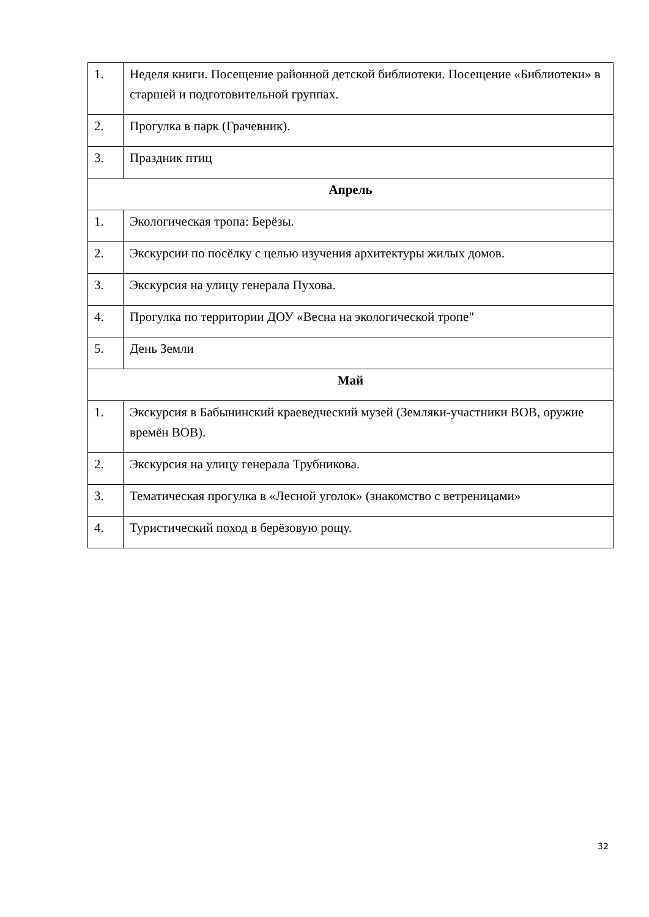| 1. | Неделя книги. Посещение районной детской библиотеки. Посещение «Библиотеки» в старшей и подготовительной группах. |
| 2. | Прогулка в парк (Грачевник). |
| 3. | Праздник птиц |
| Апрель | |
| 1. | Экологическая тропа: Берёзы. |
| 2. | Экскурсии по посёлку с целью изучения архитектуры жилых домов. |
| 3. | Экскурсия на улицу генерала Пухова. |
| 4. | Прогулка по территории ДОУ «Весна на экологической тропе" |
| 5. | День Земли |
| Май | |
| 1. | Экскурсия в Бабынинский краеведческий музей (Земляки-участники ВОВ, оружие времён ВОВ). |
| 2. | Экскурсия на улицу генерала Трубникова. |
| 3. | Тематическая прогулка в «Лесной уголок» (знакомство с ветреницами» |
| 4. | Туристический поход в берёзовую рощу. |
32